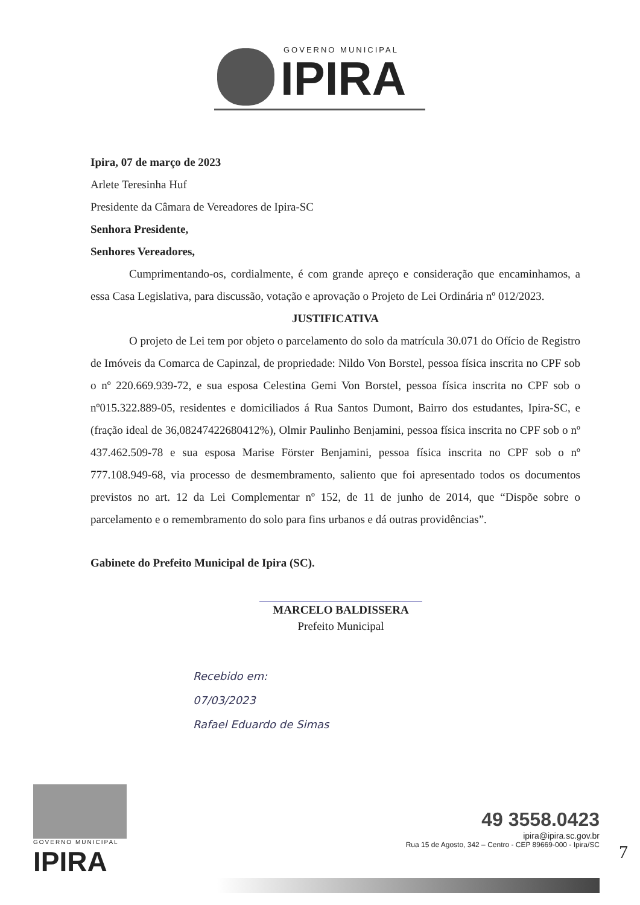GOVERNO MUNICIPAL
IPIRA
Ipira, 07 de março de 2023
Arlete Teresinha Huf
Presidente da Câmara de Vereadores de Ipira-SC
Senhora Presidente,
Senhores Vereadores,
Cumprimentando-os, cordialmente, é com grande apreço e consideração que encaminhamos, a essa Casa Legislativa, para discussão, votação e aprovação o Projeto de Lei Ordinária nº 012/2023.
JUSTIFICATIVA
O projeto de Lei tem por objeto o parcelamento do solo da matrícula 30.071 do Ofício de Registro de Imóveis da Comarca de Capinzal, de propriedade: Nildo Von Borstel, pessoa física inscrita no CPF sob o nº 220.669.939-72, e sua esposa Celestina Gemi Von Borstel, pessoa física inscrita no CPF sob o nº015.322.889-05, residentes e domiciliados á Rua Santos Dumont, Bairro dos estudantes, Ipira-SC, e (fração ideal de 36,08247422680412%), Olmir Paulinho Benjamini, pessoa física inscrita no CPF sob o nº 437.462.509-78 e sua esposa Marise Förster Benjamini, pessoa física inscrita no CPF sob o nº 777.108.949-68, via processo de desmembramento, saliento que foi apresentado todos os documentos previstos no art. 12 da Lei Complementar nº 152, de 11 de junho de 2014, que “Dispõe sobre o parcelamento e o remembramento do solo para fins urbanos e dá outras providências”.
Gabinete do Prefeito Municipal de Ipira (SC).
MARCELO BALDISSERA
Prefeito Municipal
Recebido em:
07/03/2023
Rafael Eduardo de Simas
GOVERNO MUNICIPAL
IPIRA
49 3558.0423
ipira@ipira.sc.gov.br
Rua 15 de Agosto, 342 – Centro - CEP 89669-000 - Ipira/SC
7